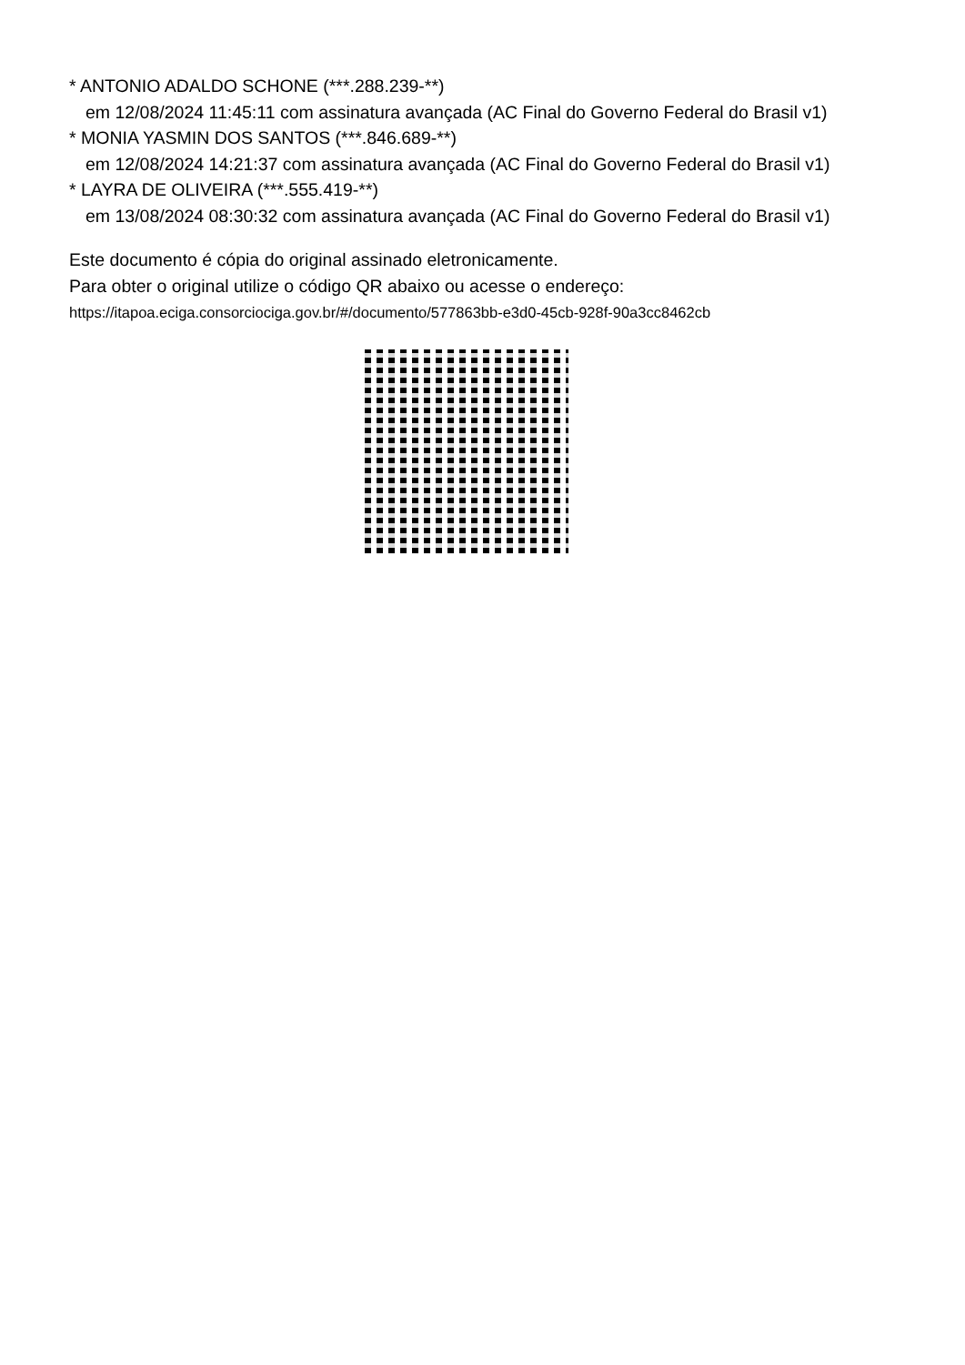* ANTONIO ADALDO SCHONE (***.288.239-**)
em 12/08/2024 11:45:11 com assinatura avançada (AC Final do Governo Federal do Brasil v1)
* MONIA YASMIN DOS SANTOS (***.846.689-**)
em 12/08/2024 14:21:37 com assinatura avançada (AC Final do Governo Federal do Brasil v1)
* LAYRA DE OLIVEIRA (***.555.419-**)
em 13/08/2024 08:30:32 com assinatura avançada (AC Final do Governo Federal do Brasil v1)
Este documento é cópia do original assinado eletronicamente.
Para obter o original utilize o código QR abaixo ou acesse o endereço:
https://itapoa.eciga.consorciociga.gov.br/#/documento/577863bb-e3d0-45cb-928f-90a3cc8462cb